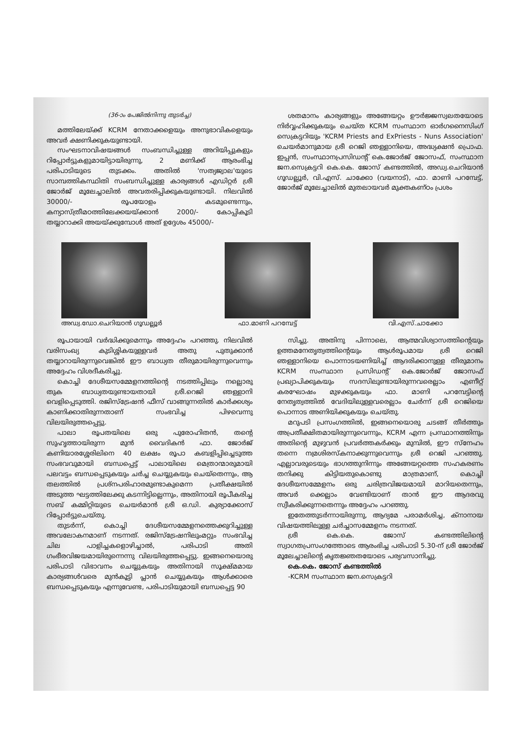(36-ാം പേജിൽനിന്നു തുടർച്ച)
മത്തിലേയ്ക്ക് KCRM നേതാക്കളെയും അനുഭാവികളെയും അവർ ക്ഷണിക്കുകയുണ്ടായി.
സംഘടനാവിഷയങ്ങൾ സംബന്ധിച്ചുള്ള അറിയിപ്പുകളും റിപ്പോർട്ടുകളുമായിട്ടായിരുന്നു, 2 മണിക്ക് ആരംഭിച്ച പരിപാടിയുടെ തുടക്കം. അതിൽ 'സത്യജ്വാല'യുടെ സാമ്പത്തികസ്ഥിതി സംബന്ധിച്ചുള്ള കാര്യങ്ങൾ എഡിറ്റർ ശ്രീ ജോർജ് മൂലേച്ചാലിൽ അവതരിപ്പിക്കുകയുണ്ടായി. നിലവിൽ 30000/- രൂപയോളം കടമുണ്ടെന്നും, കന്യാസ്ത്രീമഠത്തിലേക്കയയ്ക്കാൻ 2000/- കോപ്പികൂടി തയ്യാറാക്കി അയയ്ക്കുമ്പോൾ അത് ഉദ്ദേശം 45000/-
ശതമാനം കാര്യങ്ങളും അങ്ങേയറ്റം ഊർജ്ജസ്വലതയോടെ നിർവ്വഹിക്കുകയും ചെയ്ത KCRM സംസ്ഥാന ഓർഗനൈസിംഗ് സെക്രട്ടറിയും 'KCRM Priests and ExPriests - Nuns Association' ചെയർമാനുമായ ശ്രീ റെജി ഞള്ളാനിയെ, അദ്ധ്യക്ഷൻ പ്രൊഫ. ഇപ്പൻ, സംസ്ഥാനപ്രസിഡന്റ് കെ.ജോർജ് ജോസഫ്, സംസ്ഥാന ജന.സെക്രട്ടറി കെ.കെ. ജോസ് കണ്ടത്തിൽ, അഡ്വ.ചെറിയാൻ ഗൂഡല്ലൂർ, വി.എസ്. ചാക്കോ (വയനാട്), ഫാ. മാണി പറമ്പേട്ട്, ജോർജ് മൂലേച്ചാലിൽ മുതലായവർ മുക്തകണ്ഠം പ്രശം
അഡ്വ.ഡോ.ചെറിയാൻ ഗൂഡല്ലൂർ ഫാ.മാണി പറമ്പേട്ട് വി.എസ്.ചാക്കോ
രൂപായായി വർദ്ധിക്കുമെന്നും അദ്ദേഹം പറഞ്ഞു. നിലവിൽ വരിസംഖ്യ കുടിശ്ശികയുള്ളവർ അതു പുതുക്കാൻ തയ്യാറായിരുന്നുവെങ്കിൽ ഈ ബാധ്യത തീരുമായിരുന്നുവെന്നും അദ്ദേഹം വിശദീകരിച്ചു.
കൊച്ചി ദേശീയസമ്മേളനത്തിന്റെ നടത്തിപ്പിലും നല്ലൊരു തുക ബാധ്യതയുണ്ടായതായി ശ്രീ.റെജി ഞള്ളാനി വെളിപ്പെടുത്തി. രജിസ്ട്രേഷൻ ഫീസ് വാങ്ങുന്നതിൽ കാർക്കശ്യം കാണിക്കാതിരുന്നതാണ് സംഭവിച്ച പിഴവെന്നു വിലയിരുത്തപ്പെട്ടു.
പാലാ രൂപതയിലെ ഒരു പുരോഹിതൻ, തന്റെ സുഹൃത്തായിരുന്ന മുൻ വൈദികൻ ഫാ. ജോർജ് കണിയാരശ്ശേരിലിനെ 40 ലക്ഷം രൂപാ കബളിപ്പിച്ചെടുത്ത സംഭവവുമായി ബന്ധപ്പെട്ട് പാലായിലെ മെത്രാന്മാരുമായി പലവട്ടം ബന്ധപ്പെടുകയും ചർച്ച ചെയ്യുകയും ചെയ്തെന്നും, ആ തലത്തിൽ പ്രശ്നപരിഹാരമുണ്ടാകുമെന്ന പ്രതീക്ഷയിൽ അടുത്ത ഘട്ടത്തിലേക്കു കടന്നിട്ടില്ലെന്നും, അതിനായി രൂപീകരിച്ച സബ് കമ്മിറ്റിയുടെ ചെയർമാൻ ശ്രീ ഒ.ഡി. കുര്യാക്കോസ് റിപ്പോർട്ടുചെയ്തു.
തുടർന്ന്, കൊച്ചി ദേശീയസമ്മേളനത്തെക്കുറിച്ചുള്ള അവലോകനമാണ് നടന്നത്. രജിസ്ട്രേഷനിലുംമറ്റും സംഭവിച്ച ചില പാളിച്ചകളൊഴിച്ചാൽ, പരിപാടി അതി ഗംഭീരവിജയമായിരുന്നെന്നു വിലയിരുത്തപ്പെട്ടു. ഇങ്ങനെയൊരു പരിപാടി വിഭാവനം ചെയ്യുകയും അതിനായി സൂക്ഷ്മമായ കാര്യങ്ങൾവരെ മുൻകൂട്ടി പ്ലാൻ ചെയ്യുകയും ആൾക്കാരെ ബന്ധപ്പെടുകയും എന്നുവേണ്ട, പരിപാടിയുമായി ബന്ധപ്പെട്ട 90
സിച്ചു. അതിനു പിന്നാലെ, ആത്മവിശ്വാസത്തിന്റെയും ഉത്തമനേതൃത്വത്തിന്റെയും ആൾരൂപമായ ശ്രീ റെജി ഞള്ളാനിയെ പൊന്നാടയണിയിച്ച് ആദരിക്കാനുള്ള തീരുമാനം KCRM സംസ്ഥാന പ്രസിഡന്റ് കെ.ജോർജ് ജോസഫ് പ്രഖ്യാപിക്കുകയും സദസിലുണ്ടായിരുന്നവരെല്ലാം എണീറ്റ് കരഘോഷം മുഴക്കുകയും ഫാ. മാണി പറമ്പേട്ടിന്റെ നേതൃത്വത്തിൽ വേദിയിലുള്ളവരെല്ലാം ചേർന്ന് ശ്രീ റെജിയെ പൊന്നാട അണിയിക്കുകയും ചെയ്തു.
മറുപടി പ്രസംഗത്തിൽ, ഇങ്ങനെയൊരു ചടങ്ങ് തീർത്തും അപ്രതീക്ഷിതമായിരുന്നുവെന്നും, KCRM എന്ന പ്രസ്ഥാനത്തിനും അതിന്റെ മുഴുവൻ പ്രവർത്തകർക്കും മുമ്പിൽ, ഈ സ്നേഹം തന്നെ നമ്രശിരസ്കനാക്കുന്നുവെന്നും ശ്രീ റെജി പറഞ്ഞു. എല്ലാവരുടെയും ഭാഗത്തുനിന്നും അങ്ങേയറ്റത്തെ സഹകരണം തനിക്കു കിട്ടിയതുകൊണ്ടു മാത്രമാണ്, കൊച്ചി ദേശീയസമ്മേളനം ഒരു ചരിത്രവിജയമായി മാറിയതെന്നും, അവർ ക്കെല്ലാം വേണ്ടിയാണ് താൻ ഈ ആദരവു സ്വീകരിക്കുന്നതെന്നും അദ്ദേഹം പറഞ്ഞു.
ഇതേത്തുടർന്നായിരുന്നു, ആദ്യമേ പരാമർശിച്ച, ക്നാനായ വിഷയത്തിലുള്ള ചർച്ചാസമ്മേളനം നടന്നത്.
ശ്രീ കെ.കെ. ജോസ് കണ്ടത്തിലിന്റെ സ്വാഗതപ്രസംഗത്തോടെ ആരംഭിച്ച പരിപാടി 5.30-ന് ശ്രീ ജോർജ് മൂലേച്ചാലിന്റെ കൃതജ്ഞതയോടെ പര്യവസാനിച്ചു.
കെ.കെ. ജോസ് കണ്ടത്തിൽ
-KCRM സംസ്ഥാന ജന.സെക്രട്ടറി